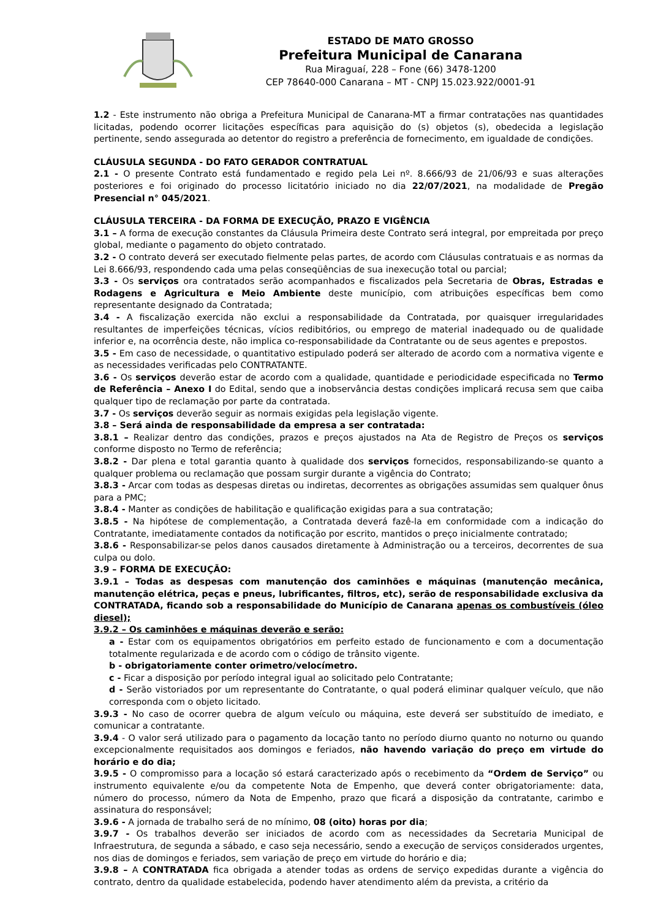ESTADO DE MATO GROSSO
Prefeitura Municipal de Canarana
Rua Miraguaí, 228 – Fone (66) 3478-1200
CEP 78640-000 Canarana – MT - CNPJ 15.023.922/0001-91
1.2 - Este instrumento não obriga a Prefeitura Municipal de Canarana-MT a firmar contratações nas quantidades licitadas, podendo ocorrer licitações específicas para aquisição do (s) objetos (s), obedecida a legislação pertinente, sendo assegurada ao detentor do registro a preferência de fornecimento, em igualdade de condições.
CLÁUSULA SEGUNDA - DO FATO GERADOR CONTRATUAL
2.1 - O presente Contrato está fundamentado e regido pela Lei nº. 8.666/93 de 21/06/93 e suas alterações posteriores e foi originado do processo licitatório iniciado no dia 22/07/2021, na modalidade de Pregão Presencial n° 045/2021.
CLÁUSULA TERCEIRA - DA FORMA DE EXECUÇÃO, PRAZO E VIGÊNCIA
3.1 – A forma de execução constantes da Cláusula Primeira deste Contrato será integral, por empreitada por preço global, mediante o pagamento do objeto contratado.
3.2 - O contrato deverá ser executado fielmente pelas partes, de acordo com Cláusulas contratuais e as normas da Lei 8.666/93, respondendo cada uma pelas conseqüências de sua inexecução total ou parcial;
3.3 - Os serviços ora contratados serão acompanhados e fiscalizados pela Secretaria de Obras, Estradas e Rodagens e Agricultura e Meio Ambiente deste município, com atribuições específicas bem como representante designado da Contratada;
3.4 - A fiscalização exercida não exclui a responsabilidade da Contratada, por quaisquer irregularidades resultantes de imperfeições técnicas, vícios redibitórios, ou emprego de material inadequado ou de qualidade inferior e, na ocorrência deste, não implica co-responsabilidade da Contratante ou de seus agentes e prepostos.
3.5 - Em caso de necessidade, o quantitativo estipulado poderá ser alterado de acordo com a normativa vigente e as necessidades verificadas pelo CONTRATANTE.
3.6 - Os serviços deverão estar de acordo com a qualidade, quantidade e periodicidade especificada no Termo de Referência – Anexo I do Edital, sendo que a inobservância destas condições implicará recusa sem que caiba qualquer tipo de reclamação por parte da contratada.
3.7 - Os serviços deverão seguir as normais exigidas pela legislação vigente.
3.8 – Será ainda de responsabilidade da empresa a ser contratada:
3.8.1 – Realizar dentro das condições, prazos e preços ajustados na Ata de Registro de Preços os serviços conforme disposto no Termo de referência;
3.8.2 - Dar plena e total garantia quanto à qualidade dos serviços fornecidos, responsabilizando-se quanto a qualquer problema ou reclamação que possam surgir durante a vigência do Contrato;
3.8.3 - Arcar com todas as despesas diretas ou indiretas, decorrentes as obrigações assumidas sem qualquer ônus para a PMC;
3.8.4 - Manter as condições de habilitação e qualificação exigidas para a sua contratação;
3.8.5 - Na hipótese de complementação, a Contratada deverá fazê-la em conformidade com a indicação do Contratante, imediatamente contados da notificação por escrito, mantidos o preço inicialmente contratado;
3.8.6 - Responsabilizar-se pelos danos causados diretamente à Administração ou a terceiros, decorrentes de sua culpa ou dolo.
3.9 – FORMA DE EXECUÇÃO:
3.9.1 – Todas as despesas com manutenção dos caminhões e máquinas (manutenção mecânica, manutenção elétrica, peças e pneus, lubrificantes, filtros, etc), serão de responsabilidade exclusiva da CONTRATADA, ficando sob a responsabilidade do Município de Canarana apenas os combustíveis (óleo diesel);
3.9.2 – Os caminhões e máquinas deverão e serão:
a - Estar com os equipamentos obrigatórios em perfeito estado de funcionamento e com a documentação totalmente regularizada e de acordo com o código de trânsito vigente.
b - obrigatoriamente conter orimetro/velocímetro.
c - Ficar a disposição por período integral igual ao solicitado pelo Contratante;
d - Serão vistoriados por um representante do Contratante, o qual poderá eliminar qualquer veículo, que não corresponda com o objeto licitado.
3.9.3 - No caso de ocorrer quebra de algum veículo ou máquina, este deverá ser substituído de imediato, e comunicar a contratante.
3.9.4 - O valor será utilizado para o pagamento da locação tanto no período diurno quanto no noturno ou quando excepcionalmente requisitados aos domingos e feriados, não havendo variação do preço em virtude do horário e do dia;
3.9.5 - O compromisso para a locação só estará caracterizado após o recebimento da “Ordem de Serviço” ou instrumento equivalente e/ou da competente Nota de Empenho, que deverá conter obrigatoriamente: data, número do processo, número da Nota de Empenho, prazo que ficará a disposição da contratante, carimbo e assinatura do responsável;
3.9.6 - A jornada de trabalho será de no mínimo, 08 (oito) horas por dia;
3.9.7 - Os trabalhos deverão ser iniciados de acordo com as necessidades da Secretaria Municipal de Infraestrutura, de segunda a sábado, e caso seja necessário, sendo a execução de serviços considerados urgentes, nos dias de domingos e feriados, sem variação de preço em virtude do horário e dia;
3.9.8 – A CONTRATADA fica obrigada a atender todas as ordens de serviço expedidas durante a vigência do contrato, dentro da qualidade estabelecida, podendo haver atendimento além da prevista, a critério da